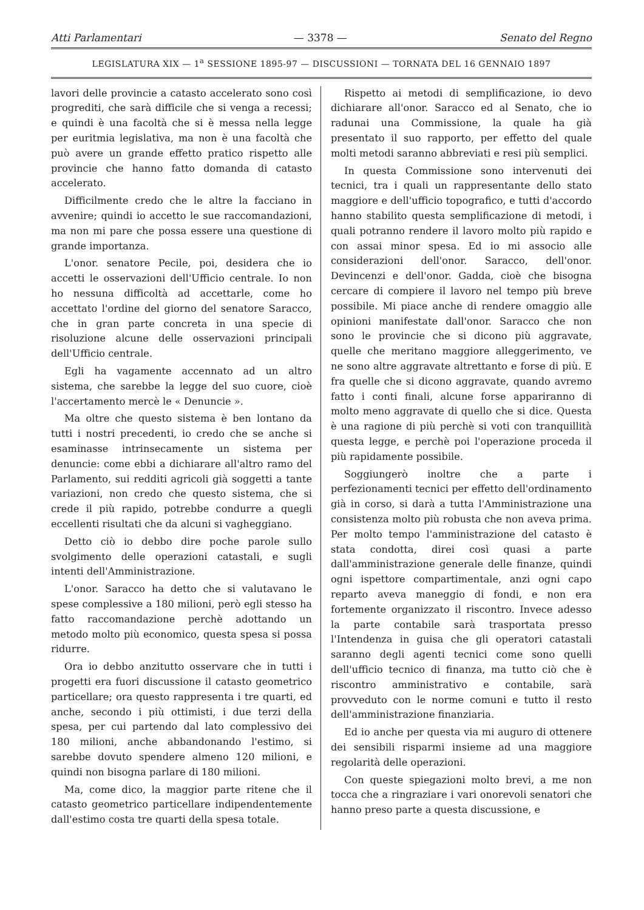Atti Parlamentari — 3378 — Senato del Regno
LEGISLATURA XIX — 1<sup>a</sup> SESSIONE 1895-97 — DISCUSSIONI — TORNATA DEL 16 GENNAIO 1897
lavori delle provincie a catasto accelerato sono così progrediti, che sarà difficile che si venga a recessi; e quindi è una facoltà che si è messa nella legge per euritmia legislativa, ma non è una facoltà che può avere un grande effetto pratico rispetto alle provincie che hanno fatto domanda di catasto accelerato.
Difficilmente credo che le altre la facciano in avvenire; quindi io accetto le sue raccomandazioni, ma non mi pare che possa essere una questione di grande importanza.
L'onor. senatore Pecile, poi, desidera che io accetti le osservazioni dell'Ufficio centrale. Io non ho nessuna difficoltà ad accettarle, come ho accettato l'ordine del giorno del senatore Saracco, che in gran parte concreta in una specie di risoluzione alcune delle osservazioni principali dell'Ufficio centrale.
Egli ha vagamente accennato ad un altro sistema, che sarebbe la legge del suo cuore, cioè l'accertamento mercè le « Denuncie ».
Ma oltre che questo sistema è ben lontano da tutti i nostri precedenti, io credo che se anche si esaminasse intrinsecamente un sistema per denuncie: come ebbi a dichiarare all'altro ramo del Parlamento, sui redditi agricoli già soggetti a tante variazioni, non credo che questo sistema, che si crede il più rapido, potrebbe condurre a quegli eccellenti risultati che da alcuni si vagheggiano.
Detto ciò io debbo dire poche parole sullo svolgimento delle operazioni catastali, e sugli intenti dell'Amministrazione.
L'onor. Saracco ha detto che si valutavano le spese complessive a 180 milioni, però egli stesso ha fatto raccomandazione perchè adottando un metodo molto più economico, questa spesa si possa ridurre.
Ora io debbo anzitutto osservare che in tutti i progetti era fuori discussione il catasto geometrico particellare; ora questo rappresenta i tre quarti, ed anche, secondo i più ottimisti, i due terzi della spesa, per cui partendo dal lato complessivo dei 180 milioni, anche abbandonando l'estimo, si sarebbe dovuto spendere almeno 120 milioni, e quindi non bisogna parlare di 180 milioni.
Ma, come dico, la maggior parte ritene che il catasto geometrico particellare indipendentemente dall'estimo costa tre quarti della spesa totale.
Rispetto ai metodi di semplificazione, io devo dichiarare all'onor. Saracco ed al Senato, che io radunai una Commissione, la quale ha già presentato il suo rapporto, per effetto del quale molti metodi saranno abbreviati e resi più semplici.
In questa Commissione sono intervenuti dei tecnici, tra i quali un rappresentante dello stato maggiore e dell'ufficio topografico, e tutti d'accordo hanno stabilito questa semplificazione di metodi, i quali potranno rendere il lavoro molto più rapido e con assai minor spesa. Ed io mi associo alle considerazioni dell'onor. Saracco, dell'onor. Devincenzi e dell'onor. Gadda, cioè che bisogna cercare di compiere il lavoro nel tempo più breve possibile. Mi piace anche di rendere omaggio alle opinioni manifestate dall'onor. Saracco che non sono le provincie che si dicono più aggravate, quelle che meritano maggiore alleggerimento, ve ne sono altre aggravate altrettanto e forse di più. E fra quelle che si dicono aggravate, quando avremo fatto i conti finali, alcune forse appariranno di molto meno aggravate di quello che si dice. Questa è una ragione di più perchè si voti con tranquillità questa legge, e perchè poi l'operazione proceda il più rapidamente possibile.
Soggiungerò inoltre che a parte i perfezionamenti tecnici per effetto dell'ordinamento già in corso, si darà a tutta l'Amministrazione una consistenza molto più robusta che non aveva prima. Per molto tempo l'amministrazione del catasto è stata condotta, direi così quasi a parte dall'amministrazione generale delle finanze, quindi ogni ispettore compartimentale, anzi ogni capo reparto aveva maneggio di fondi, e non era fortemente organizzato il riscontro. Invece adesso la parte contabile sarà trasportata presso l'Intendenza in guisa che gli operatori catastali saranno degli agenti tecnici come sono quelli dell'ufficio tecnico di finanza, ma tutto ciò che è riscontro amministrativo e contabile, sarà provveduto con le norme comuni e tutto il resto dell'amministrazione finanziaria.
Ed io anche per questa via mi auguro di ottenere dei sensibili risparmi insieme ad una maggiore regolarità delle operazioni.
Con queste spiegazioni molto brevi, a me non tocca che a ringraziare i vari onorevoli senatori che hanno preso parte a questa discussione, e